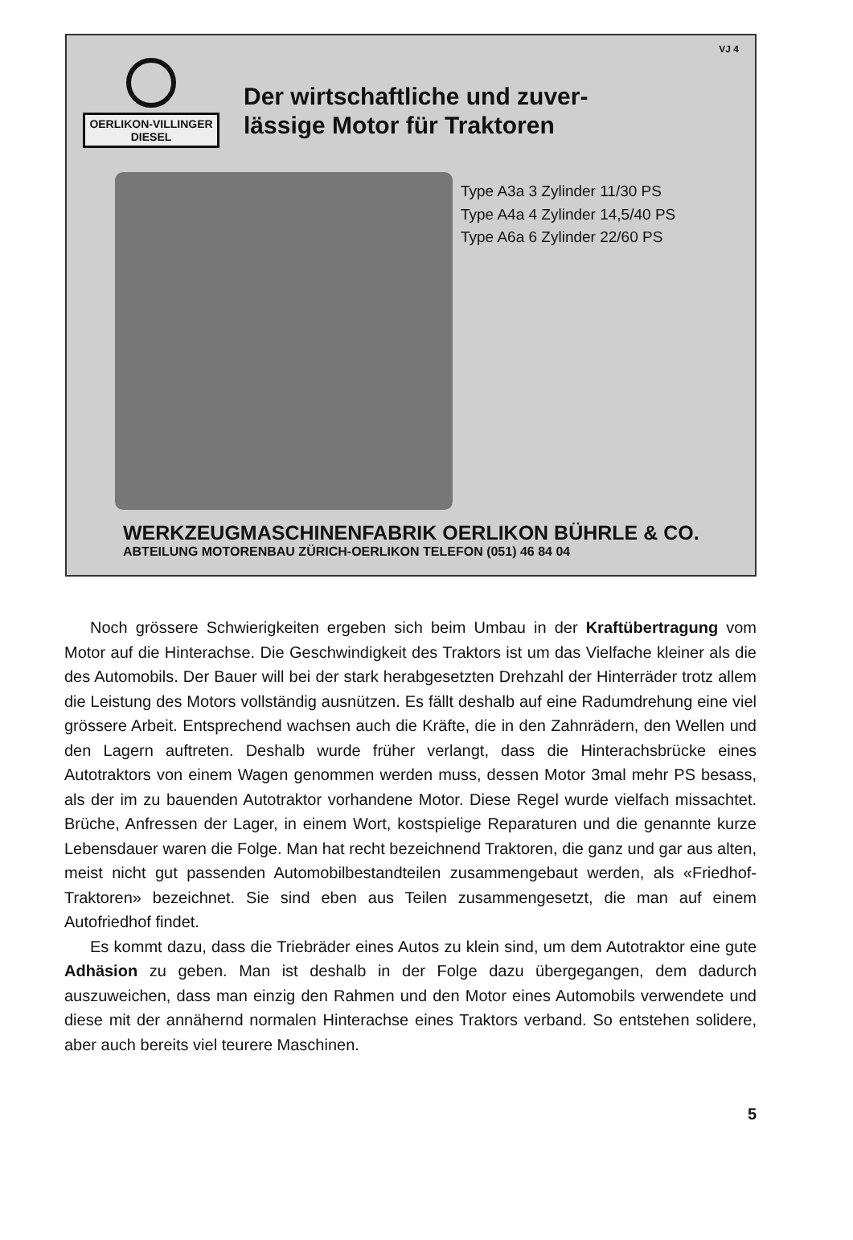VJ 4
OERLIKON-VILLINGER
DIESEL
Der wirtschaftliche und zuver-
lässige Motor für Traktoren
Type A3a 3 Zylinder 11/30 PS
Type A4a 4 Zylinder 14,5/40 PS
Type A6a 6 Zylinder 22/60 PS
WERKZEUGMASCHINENFABRIK OERLIKON BÜHRLE & CO.
ABTEILUNG MOTORENBAU ZÜRICH-OERLIKON TELEFON (051) 46 84 04
Noch grössere Schwierigkeiten ergeben sich beim Umbau in der Kraftübertragung vom Motor auf die Hinterachse. Die Geschwindigkeit des Traktors ist um das Vielfache kleiner als die des Automobils. Der Bauer will bei der stark herabgesetzten Drehzahl der Hinterräder trotz allem die Leistung des Motors vollständig ausnützen. Es fällt deshalb auf eine Radumdrehung eine viel grössere Arbeit. Entsprechend wachsen auch die Kräfte, die in den Zahnrädern, den Wellen und den Lagern auftreten. Deshalb wurde früher verlangt, dass die Hinterachsbrücke eines Autotraktors von einem Wagen genommen werden muss, dessen Motor 3mal mehr PS besass, als der im zu bauenden Autotraktor vorhandene Motor. Diese Regel wurde vielfach missachtet. Brüche, Anfressen der Lager, in einem Wort, kostspielige Reparaturen und die genannte kurze Lebensdauer waren die Folge. Man hat recht bezeichnend Traktoren, die ganz und gar aus alten, meist nicht gut passenden Automobilbestandteilen zusammengebaut werden, als «Friedhof-Traktoren» bezeichnet. Sie sind eben aus Teilen zusammengesetzt, die man auf einem Autofriedhof findet.
Es kommt dazu, dass die Triebräder eines Autos zu klein sind, um dem Autotraktor eine gute Adhäsion zu geben. Man ist deshalb in der Folge dazu übergegangen, dem dadurch auszuweichen, dass man einzig den Rahmen und den Motor eines Automobils verwendete und diese mit der annähernd normalen Hinterachse eines Traktors verband. So entstehen solidere, aber auch bereits viel teurere Maschinen.
5